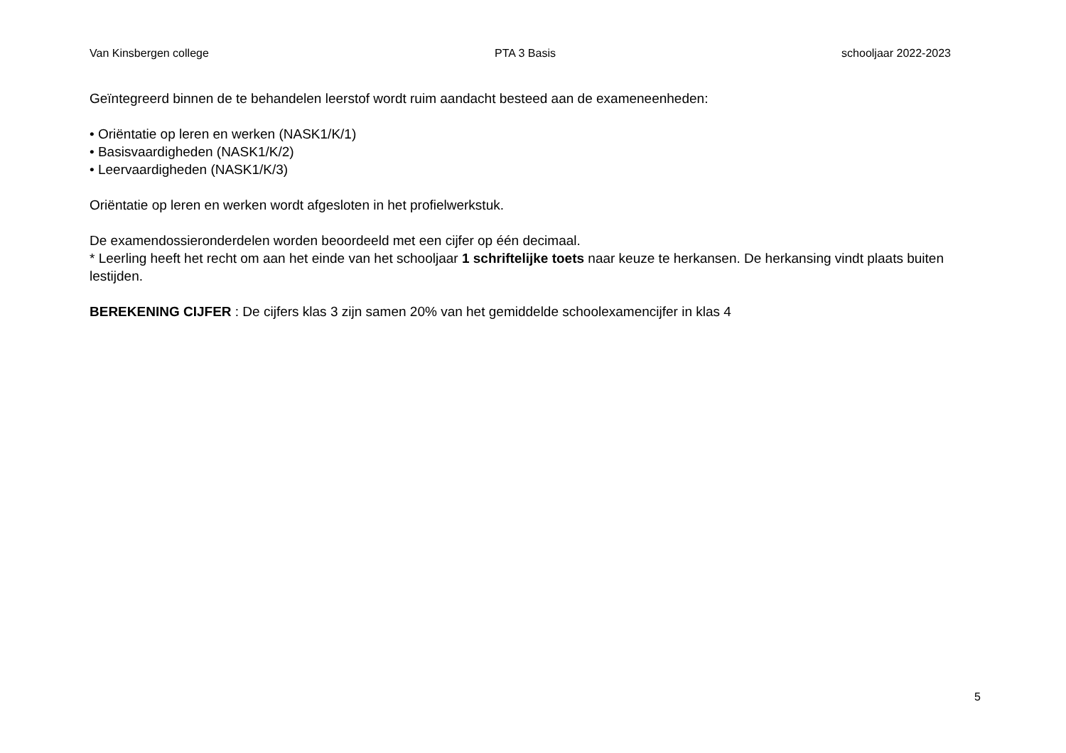Van Kinsbergen college PTA 3 Basis schooljaar 2022-2023
Geïntegreerd binnen de te behandelen leerstof wordt ruim aandacht besteed aan de exameneenheden:
• Oriëntatie op leren en werken (NASK1/K/1)
• Basisvaardigheden (NASK1/K/2)
• Leervaardigheden (NASK1/K/3)
Oriëntatie op leren en werken wordt afgesloten in het profielwerkstuk.
De examendossieronderdelen worden beoordeeld met een cijfer op één decimaal.
* Leerling heeft het recht om aan het einde van het schooljaar 1 schriftelijke toets naar keuze te herkansen. De herkansing vindt plaats buiten lestijden.
BEREKENING CIJFER : De cijfers klas 3 zijn samen 20% van het gemiddelde schoolexamencijfer in klas 4
5